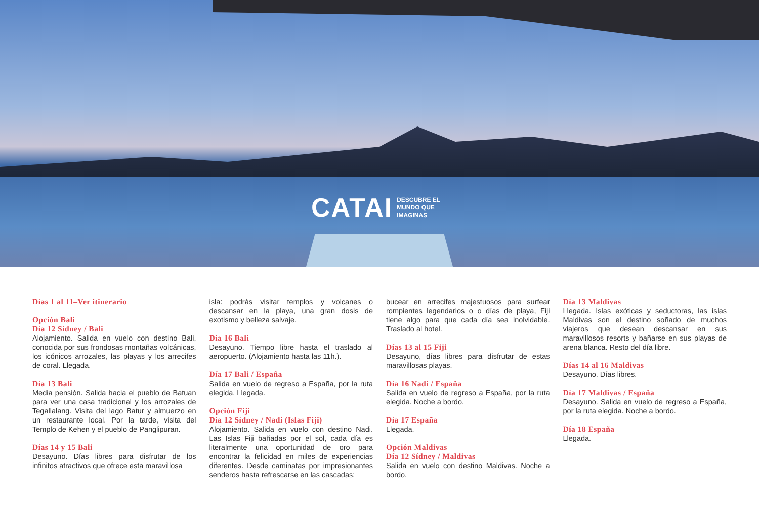CATAI DESCUBRE EL
MUNDO QUE
IMAGINAS
Días 1 al 11–Ver itinerario
Opción Bali
Día 12 Sídney / Bali
Alojamiento. Salida en vuelo con destino Bali, conocida por sus frondosas montañas volcánicas, los icónicos arrozales, las playas y los arrecifes de coral. Llegada.
Día 13 Bali
Media pensión. Salida hacia el pueblo de Batuan para ver una casa tradicional y los arrozales de Tegallalang. Visita del lago Batur y almuerzo en un restaurante local. Por la tarde, visita del Templo de Kehen y el pueblo de Panglipuran.
Días 14 y 15 Bali
Desayuno. Días libres para disfrutar de los infinitos atractivos que ofrece esta maravillosa
isla: podrás visitar templos y volcanes o descansar en la playa, una gran dosis de exotismo y belleza salvaje.
Día 16 Bali
Desayuno. Tiempo libre hasta el traslado al aeropuerto. (Alojamiento hasta las 11h.).
Día 17 Bali / España
Salida en vuelo de regreso a España, por la ruta elegida. Llegada.
Opción Fiji
Día 12 Sídney / Nadi (Islas Fiji)
Alojamiento. Salida en vuelo con destino Nadi. Las Islas Fiji bañadas por el sol, cada día es literalmente una oportunidad de oro para encontrar la felicidad en miles de experiencias diferentes. Desde caminatas por impresionantes senderos hasta refrescarse en las cascadas;
bucear en arrecifes majestuosos para surfear rompientes legendarios o o días de playa, Fiji tiene algo para que cada día sea inolvidable. Traslado al hotel.
Días 13 al 15 Fiji
Desayuno, días libres para disfrutar de estas maravillosas playas.
Día 16 Nadi / España
Salida en vuelo de regreso a España, por la ruta elegida. Noche a bordo.
Día 17 España
Llegada.
Opción Maldivas
Día 12 Sídney / Maldivas
Salida en vuelo con destino Maldivas. Noche a bordo.
Día 13 Maldivas
Llegada. Islas exóticas y seductoras, las islas Maldivas son el destino soñado de muchos viajeros que desean descansar en sus maravillosos resorts y bañarse en sus playas de arena blanca. Resto del día libre.
Días 14 al 16 Maldivas
Desayuno. Días libres.
Día 17 Maldivas / España
Desayuno. Salida en vuelo de regreso a España, por la ruta elegida. Noche a bordo.
Día 18 España
Llegada.